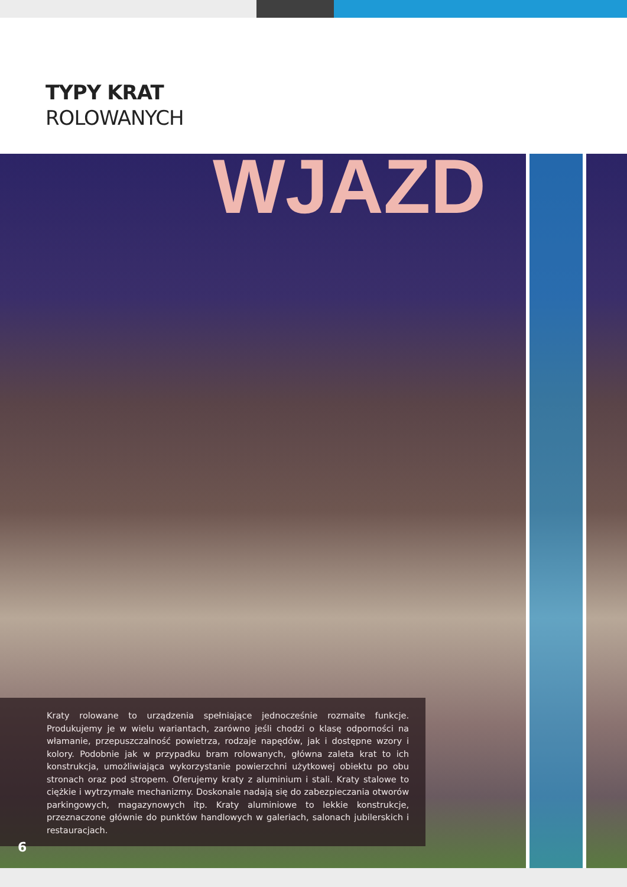TYPY KRAT
ROLOWANYCH
WJAZD
Kraty rolowane to urządzenia spełniające jednocześnie rozmaite funkcje. Produkujemy je w wielu wariantach, zarówno jeśli chodzi o klasę odporności na włamanie, przepuszczalność powietrza, rodzaje napędów, jak i dostępne wzory i kolory. Podobnie jak w przypadku bram rolowanych, główna zaleta krat to ich konstrukcja, umożliwiająca wykorzystanie powierzchni użytkowej obiektu po obu stronach oraz pod stropem. Oferujemy kraty z aluminium i stali. Kraty stalowe to ciężkie i wytrzymałe mechanizmy. Doskonale nadają się do zabezpieczania otworów parkingowych, magazynowych itp. Kraty aluminiowe to lekkie konstrukcje, przeznaczone głównie do punktów handlowych w galeriach, salonach jubilerskich i restauracjach.
6